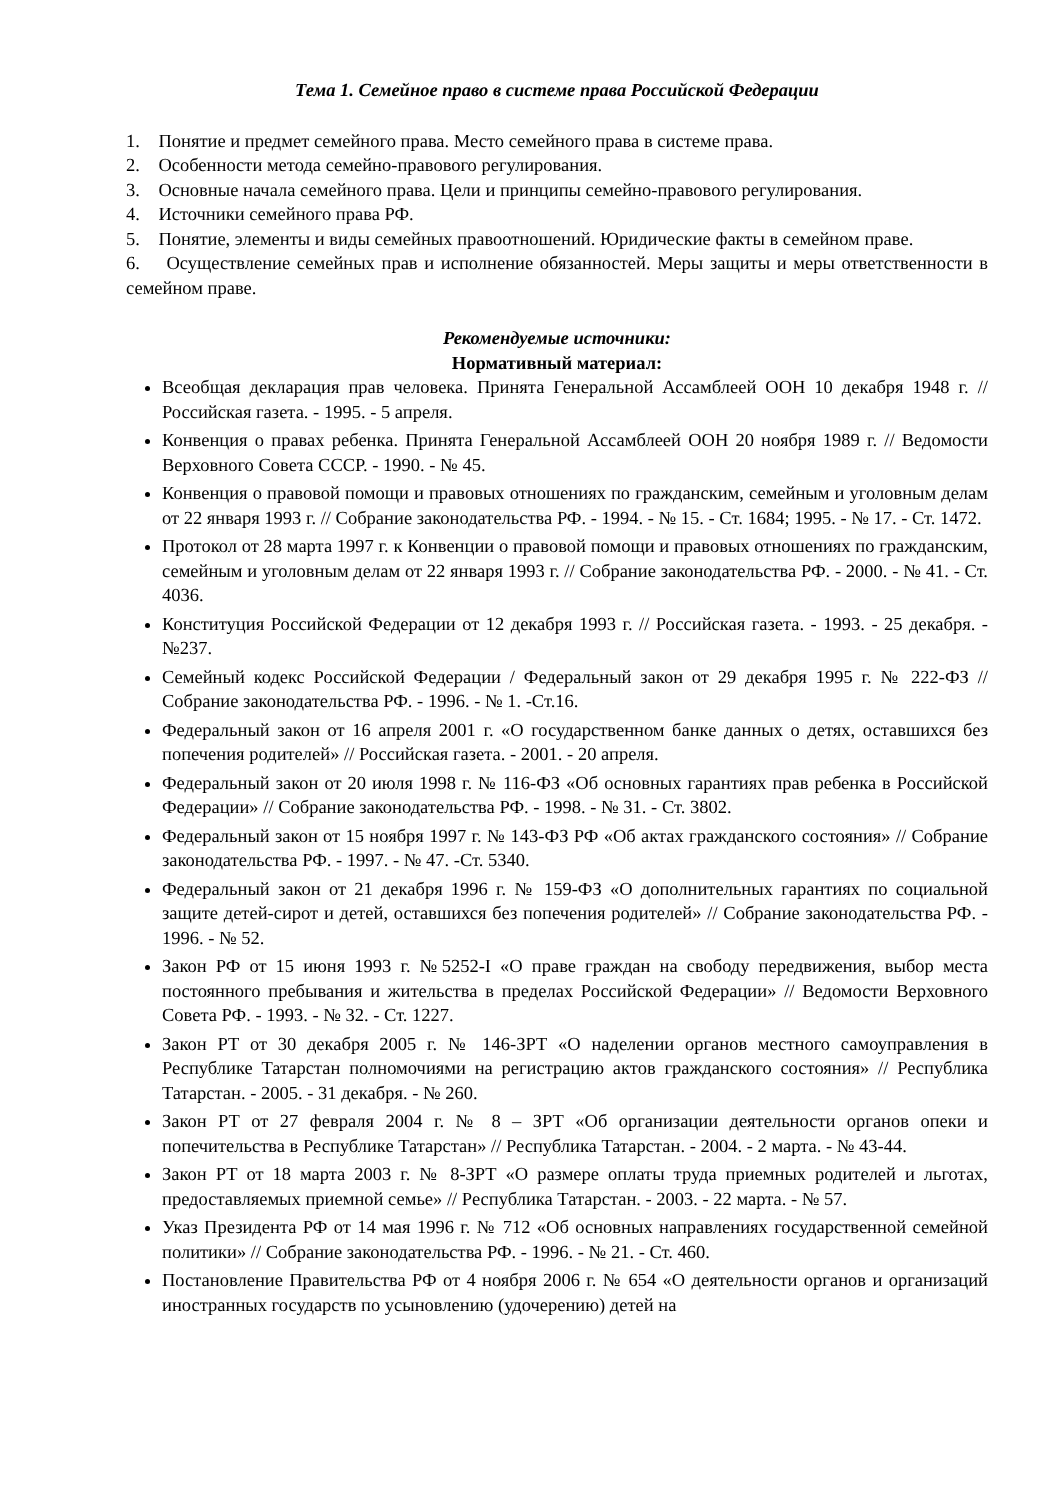Тема 1. Семейное право в системе права Российской Федерации
1. Понятие и предмет семейного права. Место семейного права в системе права.
2. Особенности метода семейно-правового регулирования.
3. Основные начала семейного права. Цели и принципы семейно-правового регулирования.
4. Источники семейного права РФ.
5. Понятие, элементы и виды семейных правоотношений. Юридические факты в семейном праве.
6. Осуществление семейных прав и исполнение обязанностей. Меры защиты и меры ответственности в семейном праве.
Рекомендуемые источники:
Нормативный материал:
Всеобщая декларация прав человека. Принята Генеральной Ассамблеей ООН 10 декабря 1948 г. // Российская газета. - 1995. - 5 апреля.
Конвенция о правах ребенка. Принята Генеральной Ассамблеей ООН 20 ноября 1989 г. // Ведомости Верховного Совета СССР. - 1990. - № 45.
Конвенция о правовой помощи и правовых отношениях по гражданским, семейным и уголовным делам от 22 января 1993 г. // Собрание законодательства РФ. - 1994. - № 15. - Ст. 1684; 1995. - № 17. - Ст. 1472.
Протокол от 28 марта 1997 г. к Конвенции о правовой помощи и правовых отношениях по гражданским, семейным и уголовным делам от 22 января 1993 г. // Собрание законодательства РФ. - 2000. - № 41. - Ст. 4036.
Конституция Российской Федерации от 12 декабря 1993 г. // Российская газета. - 1993. - 25 декабря. - №237.
Семейный кодекс Российской Федерации / Федеральный закон от 29 декабря 1995 г. № 222-ФЗ // Собрание законодательства РФ. - 1996. - № 1. -Ст.16.
Федеральный закон от 16 апреля 2001 г. «О государственном банке данных о детях, оставшихся без попечения родителей» // Российская газета. - 2001. - 20 апреля.
Федеральный закон от 20 июля 1998 г. № 116-ФЗ «Об основных гарантиях прав ребенка в Российской Федерации» // Собрание законодательства РФ. - 1998. - № 31. - Ст. 3802.
Федеральный закон от 15 ноября 1997 г. № 143-ФЗ РФ «Об актах гражданского состояния» // Собрание законодательства РФ. - 1997. - № 47. -Ст. 5340.
Федеральный закон от 21 декабря 1996 г. № 159-ФЗ «О дополнительных гарантиях по социальной защите детей-сирот и детей, оставшихся без попечения родителей» // Собрание законодательства РФ. - 1996. - № 52.
Закон РФ от 15 июня 1993 г. №5252-I «О праве граждан на свободу передвижения, выбор места постоянного пребывания и жительства в пределах Российской Федерации» // Ведомости Верховного Совета РФ. - 1993. - № 32. - Ст. 1227.
Закон РТ от 30 декабря 2005 г. № 146-ЗРТ «О наделении органов местного самоуправления в Республике Татарстан полномочиями на регистрацию актов гражданского состояния» // Республика Татарстан. - 2005. - 31 декабря. - № 260.
Закон РТ от 27 февраля 2004 г. № 8 – ЗРТ «Об организации деятельности органов опеки и попечительства в Республике Татарстан» // Республика Татарстан. - 2004. - 2 марта. - № 43-44.
Закон РТ от 18 марта 2003 г. № 8-ЗРТ «О размере оплаты труда приемных родителей и льготах, предоставляемых приемной семье» // Республика Татарстан. - 2003. - 22 марта. - № 57.
Указ Президента РФ от 14 мая 1996 г. № 712 «Об основных направлениях государственной семейной политики» // Собрание законодательства РФ. - 1996. - № 21. - Ст. 460.
Постановление Правительства РФ от 4 ноября 2006 г. № 654 «О деятельности органов и организаций иностранных государств по усыновлению (удочерению) детей на